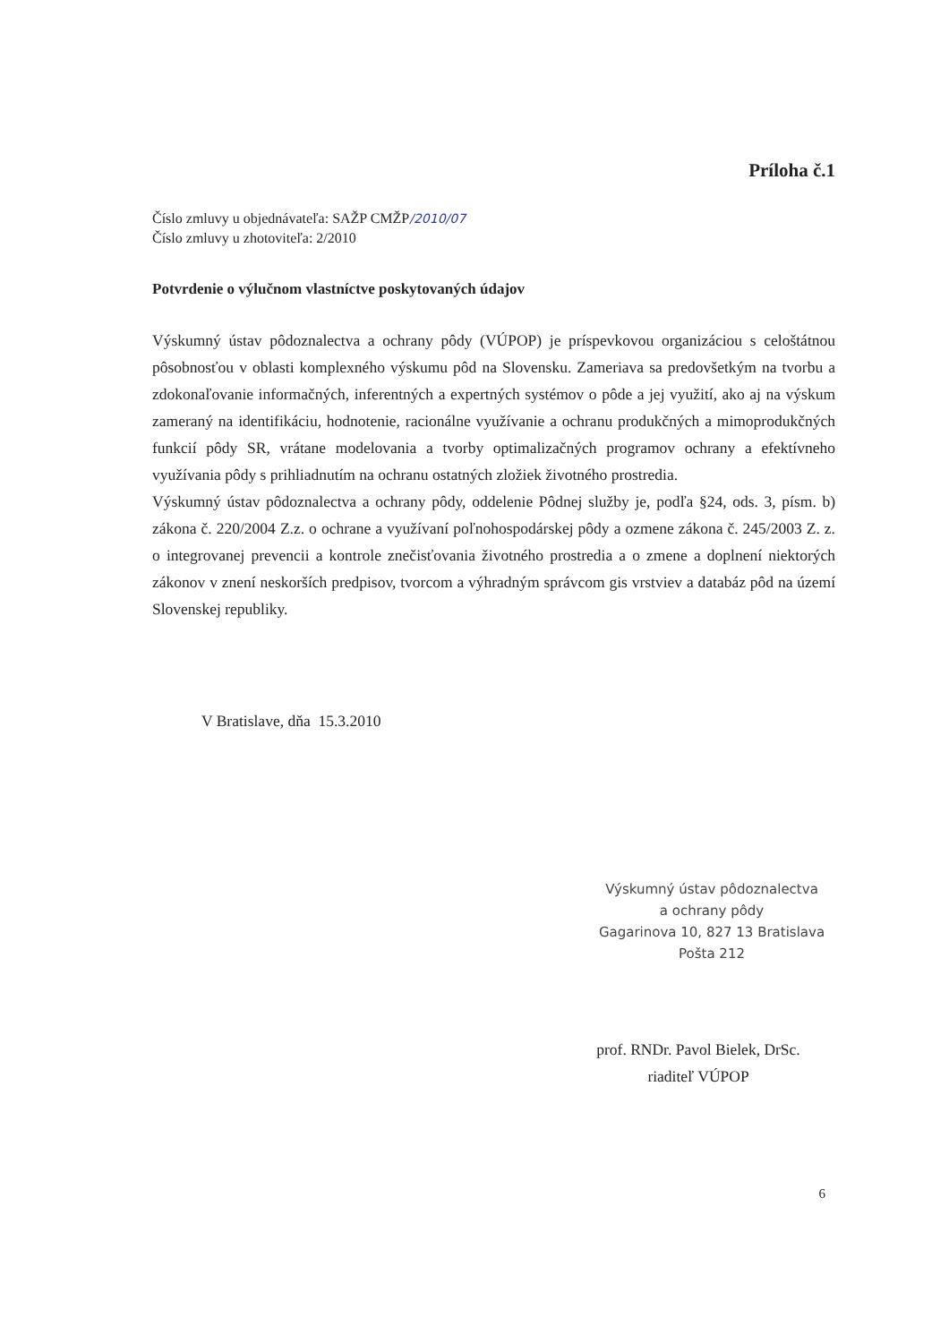Príloha č.1
Číslo zmluvy u objednávateľa: SAŽP CMŽP/2010/07
Číslo zmluvy u zhotoviteľa: 2/2010
Potvrdenie o výlučnom vlastníctve poskytovaných údajov
Výskumný ústav pôdoznalectva a ochrany pôdy (VÚPOP) je príspevkovou organizáciou s celoštátnou pôsobnosťou v oblasti komplexného výskumu pôd na Slovensku. Zameriava sa predovšetkým na tvorbu a zdokonaľovanie informačných, inferentných a expertných systémov o pôde a jej využití, ako aj na výskum zameraný na identifikáciu, hodnotenie, racionálne využívanie a ochranu produkčných a mimoprodukčných funkcií pôdy SR, vrátane modelovania a tvorby optimalizačných programov ochrany a efektívneho využívania pôdy s prihliadnutím na ochranu ostatných zložiek životného prostredia.
Výskumný ústav pôdoznalectva a ochrany pôdy, oddelenie Pôdnej služby je, podľa §24, ods. 3, písm. b) zákona č. 220/2004 Z.z. o ochrane a využívaní poľnohospodárskej pôdy a ozmene zákona č. 245/2003 Z. z. o integrovanej prevencii a kontrole znečisťovania životného prostredia a o zmene a doplnení niektorých zákonov v znení neskorších predpisov, tvorcom a výhradným správcom gis vrstviev a databáz pôd na území Slovenskej republiky.
V Bratislave, dňa 15.3.2010
Výskumný ústav pôdoznalectva
a ochrany pôdy
Gagarinova 10, 827 13 Bratislava
Pošta 212
prof. RNDr. Pavol Bielek, DrSc.
riaditeľ VÚPOP
6